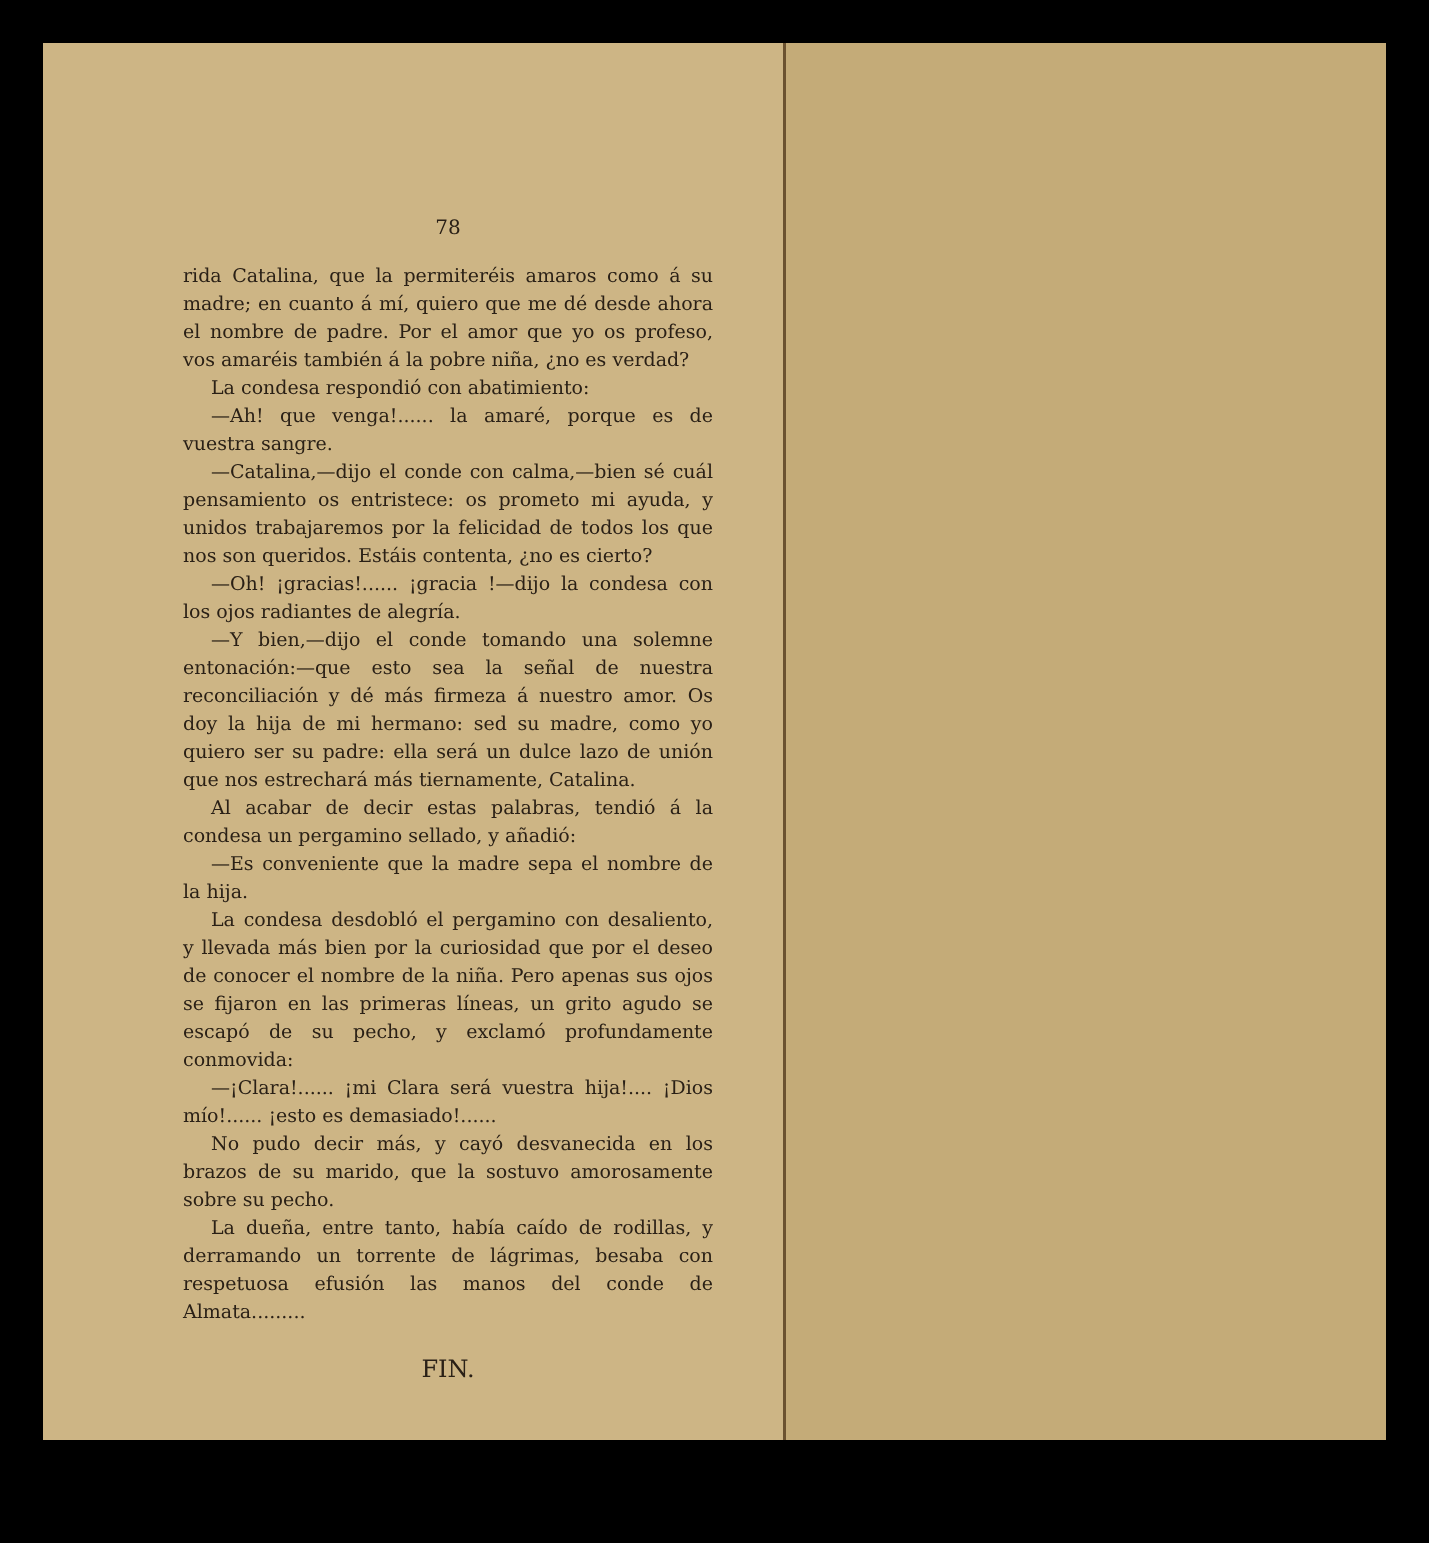78
rida Catalina, que la permiteréis amaros como á su madre; en cuanto á mí, quiero que me dé desde ahora el nombre de padre. Por el amor que yo os profeso, vos amaréis también á la pobre niña, ¿no es verdad?
La condesa respondió con abatimiento:
—Ah! que venga!...... la amaré, porque es de vuestra sangre.
—Catalina,—dijo el conde con calma,—bien sé cuál pensamiento os entristece: os prometo mi ayuda, y unidos trabajaremos por la felicidad de todos los que nos son queridos. Estáis contenta, ¿no es cierto?
—Oh! ¡gracias!...... ¡gracia !—dijo la condesa con los ojos radiantes de alegría.
—Y bien,—dijo el conde tomando una solemne entonación:—que esto sea la señal de nuestra reconciliación y dé más firmeza á nuestro amor. Os doy la hija de mi hermano: sed su madre, como yo quiero ser su padre: ella será un dulce lazo de unión que nos estrechará más tiernamente, Catalina.
Al acabar de decir estas palabras, tendió á la condesa un pergamino sellado, y añadió:
—Es conveniente que la madre sepa el nombre de la hija.
La condesa desdobló el pergamino con desaliento, y llevada más bien por la curiosidad que por el deseo de conocer el nombre de la niña. Pero apenas sus ojos se fijaron en las primeras líneas, un grito agudo se escapó de su pecho, y exclamó profundamente conmovida:
—¡Clara!...... ¡mi Clara será vuestra hija!.... ¡Dios mío!...... ¡esto es demasiado!......
No pudo decir más, y cayó desvanecida en los brazos de su marido, que la sostuvo amorosamente sobre su pecho.
La dueña, entre tanto, había caído de rodillas, y derramando un torrente de lágrimas, besaba con respetuosa efusión las manos del conde de Almata.........
FIN.